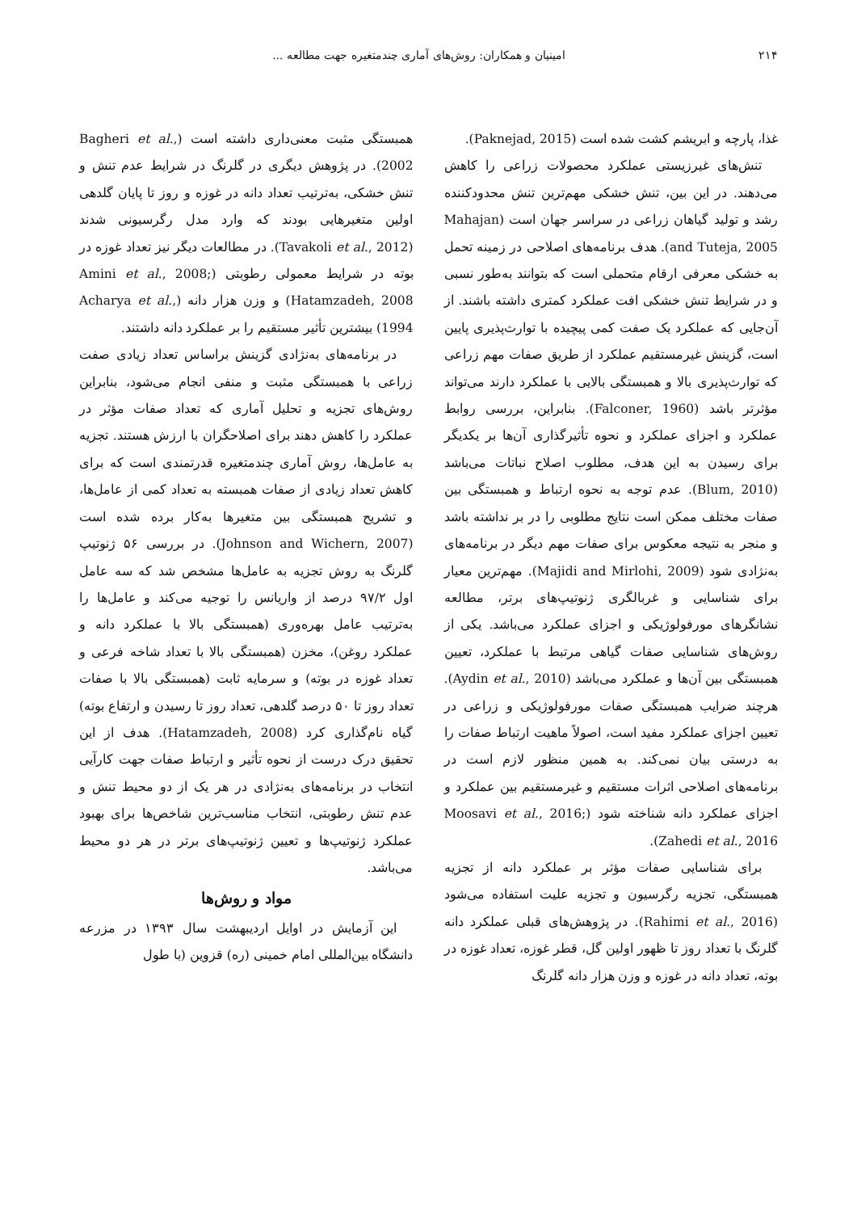۲۱۴ امینیان و همکاران: روش‌های آماری چندمتغیره جهت مطالعه ...
غذا، پارچه و ابریشم کشت شده است (Paknejad, 2015).
تنش‌های غیرزیستی عملکرد محصولات زراعی را کاهش می‌دهند. در این بین، تنش خشکی مهم‌ترین تنش محدودکننده رشد و تولید گیاهان زراعی در سراسر جهان است (Mahajan and Tuteja, 2005). هدف برنامه‌های اصلاحی در زمینه تحمل به خشکی معرفی ارقام متحملی است که بتوانند به‌طور نسبی و در شرایط تنش خشکی افت عملکرد کمتری داشته باشند. از آن‌جایی که عملکرد یک صفت کمی پیچیده با توارث‌پذیری پایین است، گزینش غیرمستقیم عملکرد از طریق صفات مهم زراعی که توارث‌پذیری بالا و همبستگی بالایی با عملکرد دارند می‌تواند مؤثرتر باشد (Falconer, 1960). بنابراین، بررسی روابط عملکرد و اجزای عملکرد و نحوه تأثیرگذاری آن‌ها بر یکدیگر برای رسیدن به این هدف، مطلوب اصلاح نباتات می‌باشد (Blum, 2010). عدم توجه به نحوه ارتباط و همبستگی بین صفات مختلف ممکن است نتایج مطلوبی را در بر نداشته باشد و منجر به نتیجه معکوس برای صفات مهم دیگر در برنامه‌های به‌نژادی شود (Majidi and Mirlohi, 2009). مهم‌ترین معیار برای شناسایی و غربالگری ژنوتیپ‌های برتر، مطالعه نشانگرهای مورفولوژیکی و اجزای عملکرد می‌باشد. یکی از روش‌های شناسایی صفات گیاهی مرتبط با عملکرد، تعیین همبستگی بین آن‌ها و عملکرد می‌باشد (Aydin et al., 2010). هرچند ضرایب همبستگی صفات مورفولوژیکی و زراعی در تعیین اجزای عملکرد مفید است، اصولاً ماهیت ارتباط صفات را به درستی بیان نمی‌کند. به همین منظور لازم است در برنامه‌های اصلاحی اثرات مستقیم و غیرمستقیم بین عملکرد و اجزای عملکرد دانه شناخته شود (Moosavi et al., 2016; Zahedi et al., 2016).
برای شناسایی صفات مؤثر بر عملکرد دانه از تجزیه همبستگی، تجزیه رگرسیون و تجزیه علیت استفاده می‌شود (Rahimi et al., 2016). در پژوهش‌های قبلی عملکرد دانه گلرنگ با تعداد روز تا ظهور اولین گل، قطر غوزه، تعداد غوزه در بوته، تعداد دانه در غوزه و وزن هزار دانه گلرنگ
همبستگی مثبت معنی‌داری داشته است (Bagheri et al., 2002). در پژوهش دیگری در گلرنگ در شرایط عدم تنش و تنش خشکی، به‌ترتیب تعداد دانه در غوزه و روز تا پایان گلدهی اولین متغیرهایی بودند که وارد مدل رگرسیونی شدند (Tavakoli et al., 2012). در مطالعات دیگر نیز تعداد غوزه در بوته در شرایط معمولی رطوبتی (Amini et al., 2008; Hatamzadeh, 2008) و وزن هزار دانه (Acharya et al., 1994) بیشترین تأثیر مستقیم را بر عملکرد دانه داشتند.
در برنامه‌های به‌نژادی گزینش براساس تعداد زیادی صفت زراعی با همبستگی مثبت و منفی انجام می‌شود، بنابراین روش‌های تجزیه و تحلیل آماری که تعداد صفات مؤثر در عملکرد را کاهش دهند برای اصلاحگران با ارزش هستند. تجزیه به عامل‌ها، روش آماری چندمتغیره قدرتمندی است که برای کاهش تعداد زیادی از صفات همبسته به تعداد کمی از عامل‌ها، و تشریح همبستگی بین متغیرها به‌کار برده شده است (Johnson and Wichern, 2007). در بررسی ۵۶ ژنوتیپ گلرنگ به روش تجزیه به عامل‌ها مشخص شد که سه عامل اول ۹۷/۲ درصد از واریانس را توجیه می‌کند و عامل‌ها را به‌ترتیب عامل بهره‌وری (همبستگی بالا با عملکرد دانه و عملکرد روغن)، مخزن (همبستگی بالا با تعداد شاخه فرعی و تعداد غوزه در بوته) و سرمایه ثابت (همبستگی بالا با صفات تعداد روز تا ۵۰ درصد گلدهی، تعداد روز تا رسیدن و ارتفاع بوته) گیاه نام‌گذاری کرد (Hatamzadeh, 2008). هدف از این تحقیق درک درست از نحوه تأثیر و ارتباط صفات جهت کارآیی انتخاب در برنامه‌های به‌نژادی در هر یک از دو محیط تنش و عدم تنش رطوبتی، انتخاب مناسب‌ترین شاخص‌ها برای بهبود عملکرد ژنوتیپ‌ها و تعیین ژنوتیپ‌های برتر در هر دو محیط می‌باشد.
مواد و روش‌ها
این آزمایش در اوایل اردیبهشت سال ۱۳۹۳ در مزرعه دانشگاه بین‌المللی امام خمینی (ره) قزوین (با طول